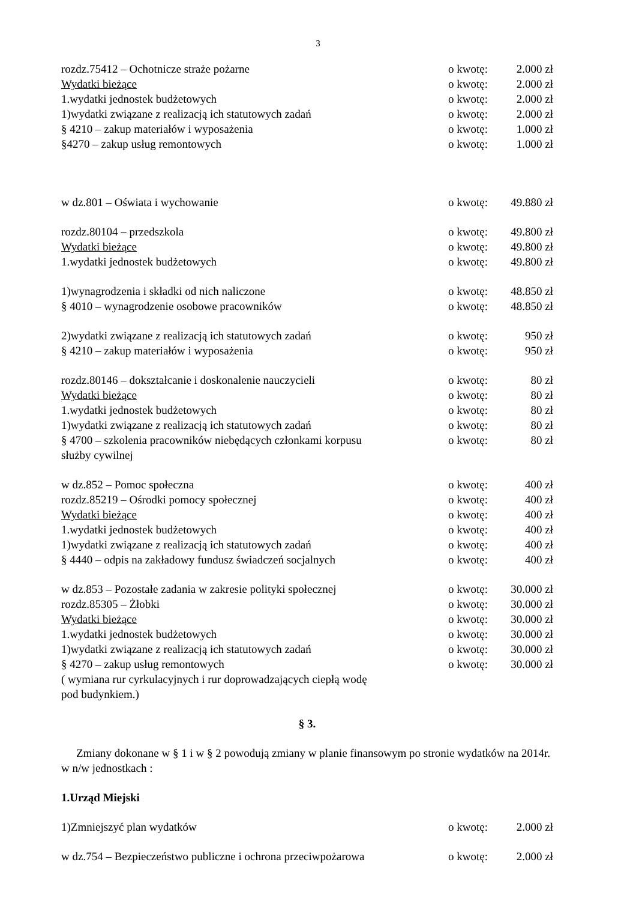3
rozdz.75412 – Ochotnicze straże pożarne o kwotę: 2.000 zł
Wydatki bieżące o kwotę: 2.000 zł
1.wydatki jednostek budżetowych o kwotę: 2.000 zł
1)wydatki związane z realizacją ich statutowych zadań o kwotę: 2.000 zł
§ 4210 – zakup materiałów i wyposażenia o kwotę: 1.000 zł
§4270 – zakup usług remontowych o kwotę: 1.000 zł
w dz.801 – Oświata i wychowanie o kwotę: 49.880 zł
rozdz.80104 – przedszkola o kwotę: 49.800 zł
Wydatki bieżące o kwotę: 49.800 zł
1.wydatki jednostek budżetowych o kwotę: 49.800 zł
1)wynagrodzenia i składki od nich naliczone o kwotę: 48.850 zł
§ 4010 – wynagrodzenie osobowe pracowników o kwotę: 48.850 zł
2)wydatki związane z realizacją ich statutowych zadań o kwotę: 950 zł
§ 4210 – zakup materiałów i wyposażenia o kwotę: 950 zł
rozdz.80146 – dokształcanie i doskonalenie nauczycieli o kwotę: 80 zł
Wydatki bieżące o kwotę: 80 zł
1.wydatki jednostek budżetowych o kwotę: 80 zł
1)wydatki związane z realizacją ich statutowych zadań o kwotę: 80 zł
§ 4700 – szkolenia pracowników niebędących członkami korpusu
służby cywilnej o kwotę: 80 zł
w dz.852 – Pomoc społeczna o kwotę: 400 zł
rozdz.85219 – Ośrodki pomocy społecznej o kwotę: 400 zł
Wydatki bieżące o kwotę: 400 zł
1.wydatki jednostek budżetowych o kwotę: 400 zł
1)wydatki związane z realizacją ich statutowych zadań o kwotę: 400 zł
§ 4440 – odpis na zakładowy fundusz świadczeń socjalnych o kwotę: 400 zł
w dz.853 – Pozostałe zadania w zakresie polityki społecznej o kwotę: 30.000 zł
rozdz.85305 – Żłobki o kwotę: 30.000 zł
Wydatki bieżące o kwotę: 30.000 zł
1.wydatki jednostek budżetowych o kwotę: 30.000 zł
1)wydatki związane z realizacją ich statutowych zadań o kwotę: 30.000 zł
§ 4270 – zakup usług remontowych o kwotę: 30.000 zł
( wymiana rur cyrkulacyjnych i rur doprowadzających ciepłą wodę
pod budynkiem.)
§ 3.
Zmiany dokonane w § 1 i w § 2 powodują zmiany w planie finansowym po stronie wydatków na 2014r. w n/w jednostkach :
1.Urząd Miejski
1)Zmniejszyć plan wydatków o kwotę: 2.000 zł
w dz.754 – Bezpieczeństwo publiczne i ochrona przeciwpożarowa o kwotę: 2.000 zł